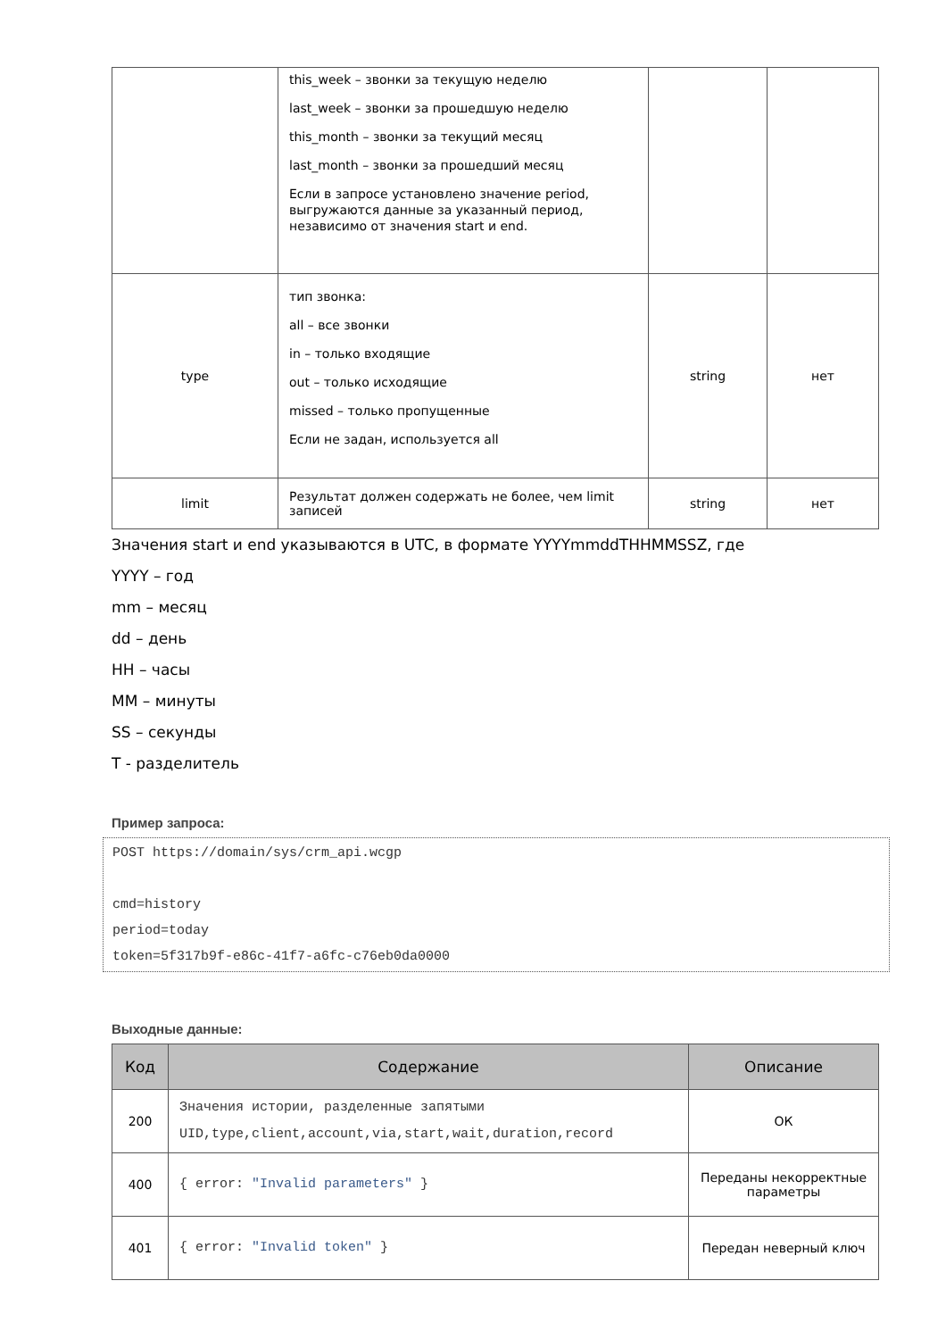| | this_week – звонки за текущую неделю last_week – звонки за прошедшую неделю this_month – звонки за текущий месяц last_month – звонки за прошедший месяц Если в запросе установлено значение period, выгружаются данные за указанный период, независимо от значения start и end. | | |
| type | тип звонка: all – все звонки in – только входящие out – только исходящие missed – только пропущенные Если не задан, используется all | string | нет |
| limit | Результат должен содержать не более, чем limit записей | string | нет |
Значения start и end указываются в UTC, в формате YYYYmmddTHHMMSSZ, где
YYYY – год
mm – месяц
dd – день
HH – часы
MM – минуты
SS – секунды
T - разделитель
Пример запроса:
POST https://domain/sys/crm_api.wcgp

cmd=history
period=today
token=5f317b9f-e86c-41f7-a6fc-c76eb0da0000
Выходные данные:
| Код | Содержание | Описание |
| --- | --- | --- |
| 200 | Значения истории, разделенные запятыми UID,type,client,account,via,start,wait,duration,record | ОК |
| 400 | { error: "Invalid parameters" } | Переданы некорректные параметры |
| 401 | { error: "Invalid token" } | Передан неверный ключ |